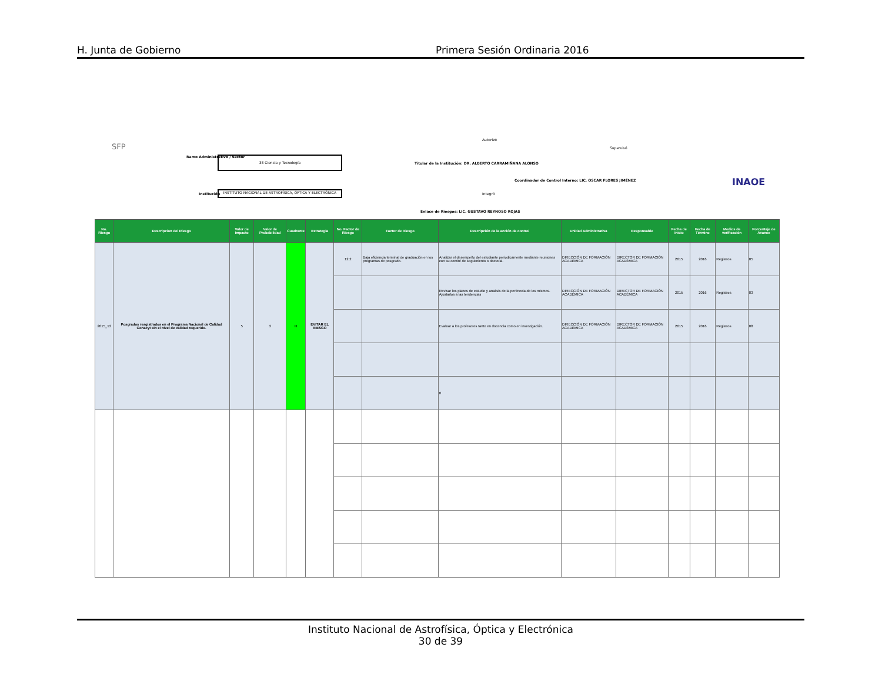H. Junta de Gobierno Primera Sesión Ordinaria 2016
SFP
Ramo Administrativo / Sector 38 Ciencia y Tecnología
Institución
INSTITUTO NACIONAL DE ASTROFÍSICA, ÓPTICA Y ELECTRÓNICA
Autorizó
Titular de la Institución: DR. ALBERTO CARRAMIÑANA ALONSO
Supervisó
Coordinador de Control Interno: LIC. OSCAR FLORES JIMÉNEZ
Integró
Enlace de Riesgos: LIC. GUSTAVO REYNOSO ROJAS
INAOE
| No. Riesgo | Descripcion del Riesgo | Valor de Impacto | Valor de Probabilidad | Cuadrante | Estrategia | No. Factor de Riesgo | Factor de Riesgo | Descripción de la acción de control | Unidad Administrativa | Responsable | Fecha de Inicio | Fecha de Término | Medios de verificación | Porcentaje de Avance |
| --- | --- | --- | --- | --- | --- | --- | --- | --- | --- | --- | --- | --- | --- | --- |
| 2015_13 | Posgrados resgistrados en el Programa Nacional de Calidad Conacyt sin el nivel de calidad requerido. | 5 | 3 | III | EVITAR EL RIESGO | 12.2 | Baja eficiencia terminal de graduación en los programas de posgrado. | Analizar el desempeño del estudiante periodicamente mediante reuniones con su comité de seguimiento o doctoral. | DIRECCIÓN DE FORMACIÓN ACADÉMICA | DIRECTOR DE FORMACIÓN ACADÉMICA | 2015 | 2016 | Registros | 85 |
| | | | | | | | | Revisar los planes de estudio y analisis de la pertinecia de los mismos. Ajustarlos a las tendencias | DIRECCIÓN DE FORMACIÓN ACADÉMICA | DIRECTOR DE FORMACIÓN ACADÉMICA | 2015 | 2016 | Registros | 83 |
| | | | | | | | | Evaluar a los profesores tanto en docencia como en investigación. | DIRECCIÓN DE FORMACIÓN ACADÉMICA | DIRECTOR DE FORMACIÓN ACADÉMICA | 2015 | 2016 | Registros | 88 |
| | | | | | | | | 0 | | | | | | |
Instituto Nacional de Astrofísica, Óptica y Electrónica
30 de 39